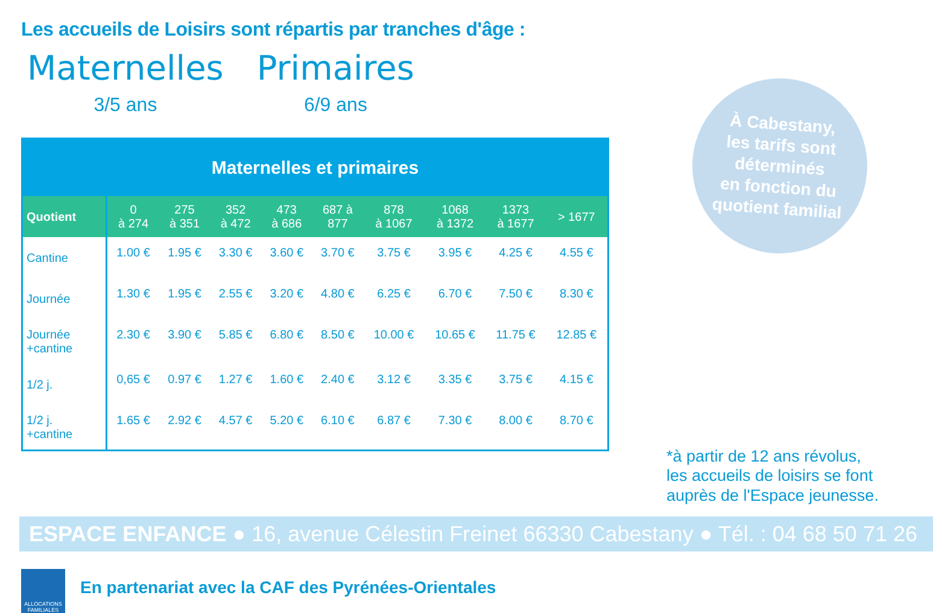Les accueils de Loisirs sont répartis par tranches d'âge :
Maternelles
3/5 ans
Primaires
6/9 ans
| Maternelles et primaires | | | | | | | | | |
| --- | --- | --- | --- | --- | --- | --- | --- | --- | --- |
| Quotient | 0 à 274 | 275 à 351 | 352 à 472 | 473 à 686 | 687 à 877 | 878 à 1067 | 1068 à 1372 | 1373 à 1677 | > 1677 |
| Cantine | 1.00 € | 1.95 € | 3.30 € | 3.60 € | 3.70 € | 3.75 € | 3.95 € | 4.25 € | 4.55 € |
| Journée | 1.30 € | 1.95 € | 2.55 € | 3.20 € | 4.80 € | 6.25 € | 6.70 € | 7.50 € | 8.30 € |
| Journée +cantine | 2.30 € | 3.90 € | 5.85 € | 6.80 € | 8.50 € | 10.00 € | 10.65 € | 11.75 € | 12.85 € |
| 1/2 j. | 0,65 € | 0.97 € | 1.27 € | 1.60 € | 2.40 € | 3.12 € | 3.35 € | 3.75 € | 4.15 € |
| 1/2 j. +cantine | 1.65 € | 2.92 € | 4.57 € | 5.20 € | 6.10 € | 6.87 € | 7.30 € | 8.00 € | 8.70 € |
À Cabestany,
les tarifs sont
déterminés
en fonction du
quotient familial
*à partir de 12 ans révolus,
les accueils de loisirs se font
auprès de l'Espace jeunesse.
ESPACE ENFANCE ● 16, avenue Célestin Freinet 66330 Cabestany ● Tél. : 04 68 50 71 26
ALLOCATIONS
FAMILIALES
En partenariat avec la CAF des Pyrénées-Orientales